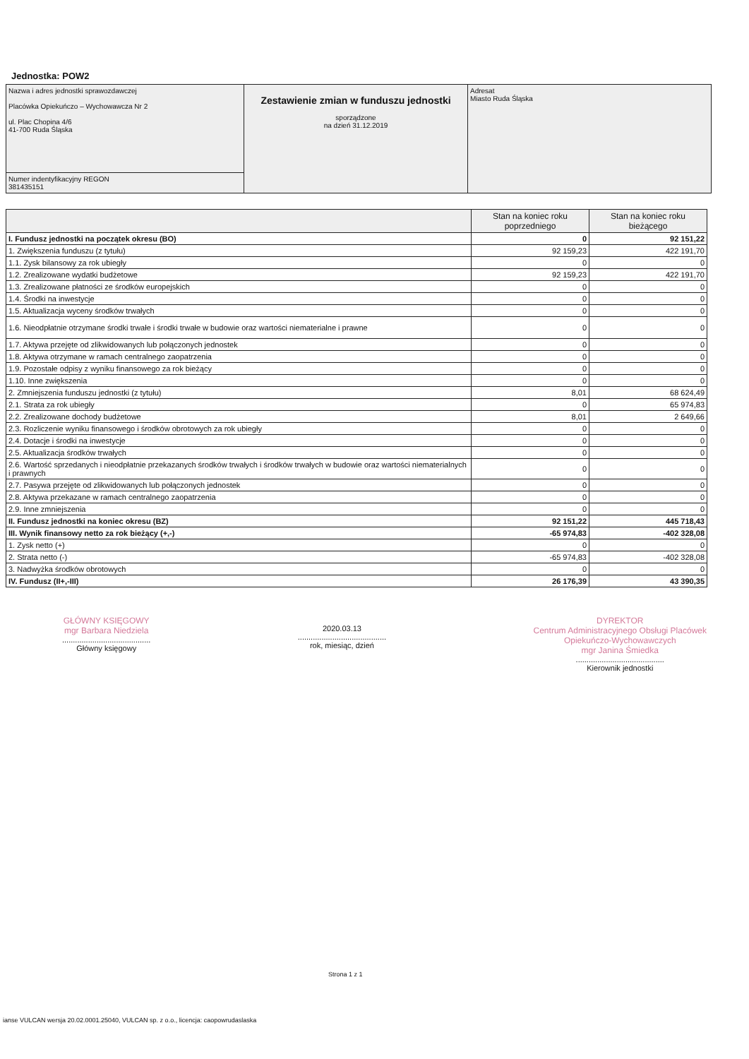Jednostka: POW2
| Nazwa i adres jednostki sprawozdawczej Placówka Opiekuńczo – Wychowawcza Nr 2 ul. Plac Chopina 4/6 41-700 Ruda Śląska | Zestawienie zmian w funduszu jednostki sporządzone na dzień 31.12.2019 | Adresat Miasto Ruda Śląska |
| Numer indentyfikacyjny REGON 381435151 | | |
| | Stan na koniec roku poprzedniego | Stan na koniec roku bieżącego |
| --- | --- | --- |
| I. Fundusz jednostki na początek okresu (BO) | 0 | 92 151,22 |
| 1. Zwiększenia funduszu (z tytułu) | 92 159,23 | 422 191,70 |
| 1.1. Zysk bilansowy za rok ubiegły | 0 | 0 |
| 1.2. Zrealizowane wydatki budżetowe | 92 159,23 | 422 191,70 |
| 1.3. Zrealizowane płatności ze środków europejskich | 0 | 0 |
| 1.4. Środki na inwestycje | 0 | 0 |
| 1.5. Aktualizacja wyceny środków trwałych | 0 | 0 |
| 1.6. Nieodpłatnie otrzymane środki trwałe i środki trwałe w budowie oraz wartości niematerialne i prawne | 0 | 0 |
| 1.7. Aktywa przejęte od zlikwidowanych lub połączonych jednostek | 0 | 0 |
| 1.8. Aktywa otrzymane w ramach centralnego zaopatrzenia | 0 | 0 |
| 1.9. Pozostałe odpisy z wyniku finansowego za rok bieżący | 0 | 0 |
| 1.10. Inne zwiększenia | 0 | 0 |
| 2. Zmniejszenia funduszu jednostki (z tytułu) | 8,01 | 68 624,49 |
| 2.1. Strata za rok ubiegły | 0 | 65 974,83 |
| 2.2. Zrealizowane dochody budżetowe | 8,01 | 2 649,66 |
| 2.3. Rozliczenie wyniku finansowego i środków obrotowych za rok ubiegły | 0 | 0 |
| 2.4. Dotacje i środki na inwestycje | 0 | 0 |
| 2.5. Aktualizacja środków trwałych | 0 | 0 |
| 2.6. Wartość sprzedanych i nieodpłatnie przekazanych środków trwałych i środków trwałych w budowie oraz wartości niematerialnych i prawnych | 0 | 0 |
| 2.7. Pasywa przejęte od zlikwidowanych lub połączonych jednostek | 0 | 0 |
| 2.8. Aktywa przekazane w ramach centralnego zaopatrzenia | 0 | 0 |
| 2.9. Inne zmniejszenia | 0 | 0 |
| II. Fundusz jednostki na koniec okresu (BZ) | 92 151,22 | 445 718,43 |
| III. Wynik finansowy netto za rok bieżący (+,-) | -65 974,83 | -402 328,08 |
| 1. Zysk netto (+) | 0 | 0 |
| 2. Strata netto (-) | -65 974,83 | -402 328,08 |
| 3. Nadwyżka środków obrotowych | 0 | 0 |
| IV. Fundusz (II+,-III) | 26 176,39 | 43 390,35 |
GŁÓWNY KSIĘGOWY
mgr Barbara Niedziela
.........................................
Główny księgowy
2020.03.13
.........................................
rok, miesiąc, dzień
DYREKTOR
Centrum Administracyjnego Obsługi Placówek
Opiekuńczo-Wychowawczych
mgr Janina Śmiedka
.........................................
Kierownik jednostki
Strona 1 z 1
ianse VULCAN wersja 20.02.0001.25040, VULCAN sp. z o.o., licencja: caopowrudaslaska